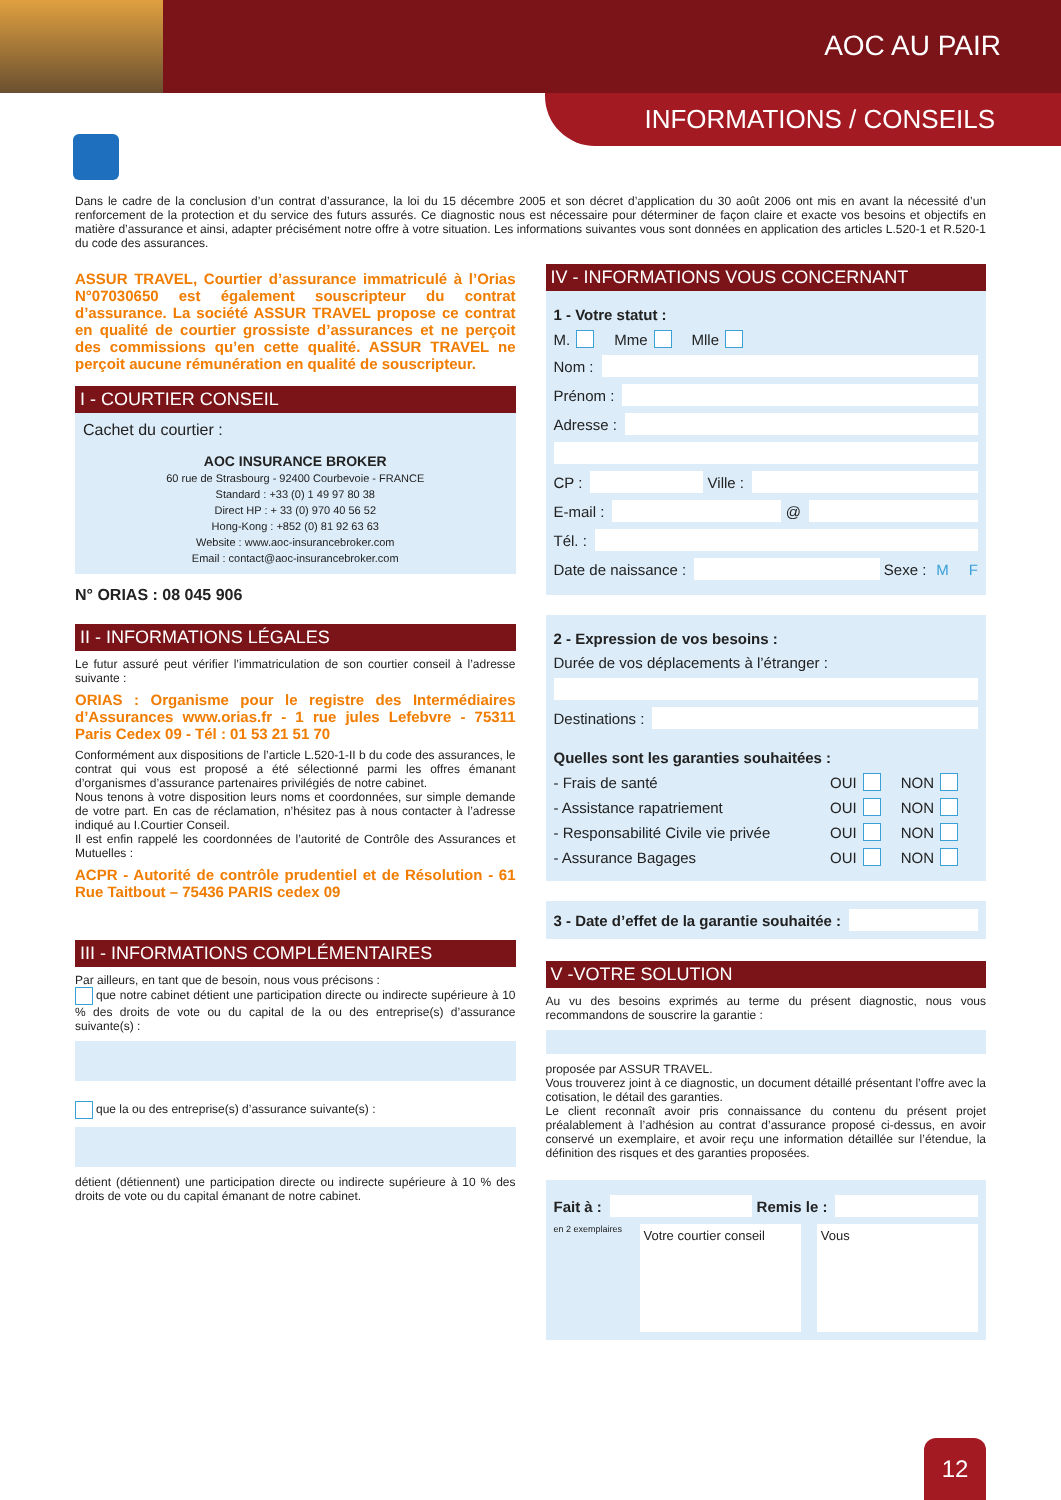AOC AU PAIR
INFORMATIONS / CONSEILS
Dans le cadre de la conclusion d’un contrat d’assurance, la loi du 15 décembre 2005 et son décret d’application du 30 août 2006 ont mis en avant la nécessité d’un renforcement de la protection et du service des futurs assurés. Ce diagnostic nous est nécessaire pour déterminer de façon claire et exacte vos besoins et objectifs en matière d’assurance et ainsi, adapter précisément notre offre à votre situation. Les informations suivantes vous sont données en application des articles L.520-1 et R.520-1 du code des assurances.
ASSUR TRAVEL, Courtier d’assurance immatriculé à l’Orias N°07030650 est également souscripteur du contrat d’assurance. La société ASSUR TRAVEL propose ce contrat en qualité de courtier grossiste d’assurances et ne perçoit des commissions qu’en cette qualité. ASSUR TRAVEL ne perçoit aucune rémunération en qualité de souscripteur.
I - COURTIER CONSEIL
Cachet du courtier :
AOC INSURANCE BROKER
60 rue de Strasbourg - 92400 Courbevoie - FRANCE
Standard : +33 (0) 1 49 97 80 38
Direct HP : + 33 (0) 970 40 56 52
Hong-Kong : +852 (0) 81 92 63 63
Website : www.aoc-insurancebroker.com
Email : contact@aoc-insurancebroker.com
N° ORIAS : 08 045 906
II - INFORMATIONS LÉGALES
Le futur assuré peut vérifier l’immatriculation de son courtier conseil à l’adresse suivante :
ORIAS : Organisme pour le registre des Intermédiaires d’Assurances www.orias.fr - 1 rue jules Lefebvre - 75311 Paris Cedex 09 - Tél : 01 53 21 51 70
Conformément aux dispositions de l’article L.520-1-II b du code des assurances, le contrat qui vous est proposé a été sélectionné parmi les offres émanant d’organismes d’assurance partenaires privilégiés de notre cabinet.
Nous tenons à votre disposition leurs noms et coordonnées, sur simple demande de votre part. En cas de réclamation, n’hésitez pas à nous contacter à l’adresse indiqué au I.Courtier Conseil.
Il est enfin rappelé les coordonnées de l’autorité de Contrôle des Assurances et Mutuelles :
ACPR - Autorité de contrôle prudentiel et de Résolution - 61 Rue Taitbout – 75436 PARIS cedex 09
III - INFORMATIONS COMPLÉMENTAIRES
Par ailleurs, en tant que de besoin, nous vous précisons :
que notre cabinet détient une participation directe ou indirecte supérieure à 10 % des droits de vote ou du capital de la ou des entreprise(s) d’assurance suivante(s) :
que la ou des entreprise(s) d’assurance suivante(s) :
détient (détiennent) une participation directe ou indirecte supérieure à 10 % des droits de vote ou du capital émanant de notre cabinet.
IV - INFORMATIONS VOUS CONCERNANT
1 - Votre statut :
M. Mme Mlle
Nom :
Prénom :
Adresse :
CP :
Ville :
E-mail :
@
Tél. :
Date de naissance :
Sexe : M F
2 - Expression de vos besoins :
Durée de vos déplacements à l’étranger :
Destinations :
Quelles sont les garanties souhaitées :
- Frais de santé OUI NON
- Assistance rapatriement OUI NON
- Responsabilité Civile vie privée OUI NON
- Assurance Bagages OUI NON
3 - Date d’effet de la garantie souhaitée :
V -VOTRE SOLUTION
Au vu des besoins exprimés au terme du présent diagnostic, nous vous recommandons de souscrire la garantie :
proposée par ASSUR TRAVEL.
Vous trouverez joint à ce diagnostic, un document détaillé présentant l’offre avec la cotisation, le détail des garanties.
Le client reconnaît avoir pris connaissance du contenu du présent projet préalablement à l’adhésion au contrat d’assurance proposé ci-dessus, en avoir conservé un exemplaire, et avoir reçu une information détaillée sur l’étendue, la définition des risques et des garanties proposées.
Fait à : Remis le :
en 2 exemplaires
Votre courtier conseil Vous
12